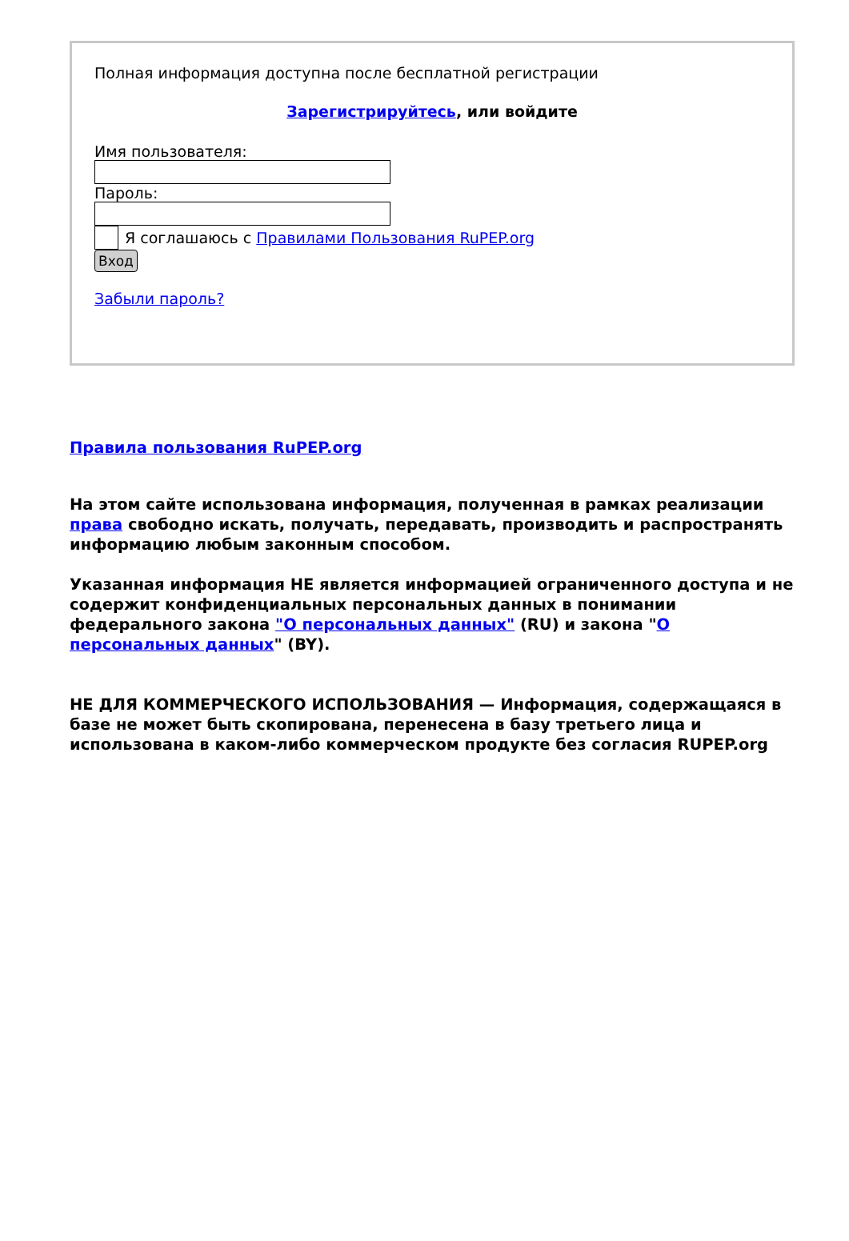Полная информация доступна после бесплатной регистрации
Зарегистрируйтесь, или войдите
Имя пользователя:
Пароль:
Я соглашаюсь с Правилами Пользования RuPEP.org
Вход
Забыли пароль?
Правила пользования RuPEP.org
На этом сайте использована информация, полученная в рамках реализации права свободно искать, получать, передавать, производить и распространять информацию любым законным способом.
Указанная информация НЕ является информацией ограниченного доступа и не содержит конфиденциальных персональных данных в понимании федерального закона "О персональных данных" (RU) и закона "О персональных данных" (BY).
НЕ ДЛЯ КОММЕРЧЕСКОГО ИСПОЛЬЗОВАНИЯ — Информация, содержащаяся в базе не может быть скопирована, перенесена в базу третьего лица и использована в каком-либо коммерческом продукте без согласия RUPEP.org